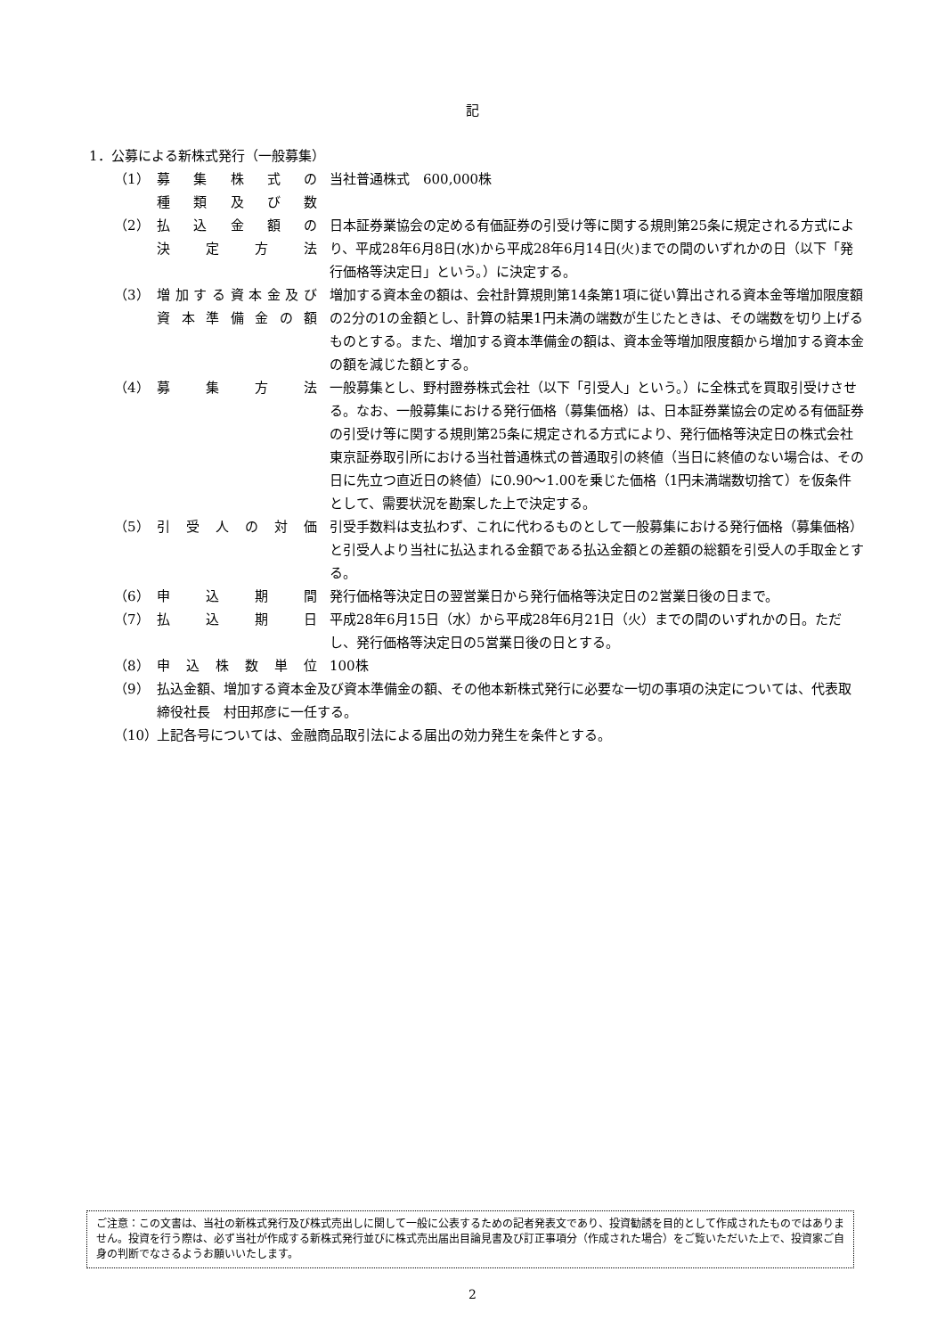記
1．公募による新株式発行（一般募集）
（1） 募集株式の
種類及び数
当社普通株式　600,000株
（2） 払込金額の
決定方法
日本証券業協会の定める有価証券の引受け等に関する規則第25条に規定される方式により、平成28年6月8日(水)から平成28年6月14日(火)までの間のいずれかの日（以下「発行価格等決定日」という。）に決定する。
（3） 増加する資本金及び
資本準備金の額
増加する資本金の額は、会社計算規則第14条第1項に従い算出される資本金等増加限度額の2分の1の金額とし、計算の結果1円未満の端数が生じたときは、その端数を切り上げるものとする。また、増加する資本準備金の額は、資本金等増加限度額から増加する資本金の額を減じた額とする。
（4） 募集方法 一般募集とし、野村證券株式会社（以下「引受人」という。）に全株式を買取引受けさせる。なお、一般募集における発行価格（募集価格）は、日本証券業協会の定める有価証券の引受け等に関する規則第25条に規定される方式により、発行価格等決定日の株式会社東京証券取引所における当社普通株式の普通取引の終値（当日に終値のない場合は、その日に先立つ直近日の終値）に0.90～1.00を乗じた価格（1円未満端数切捨て）を仮条件として、需要状況を勘案した上で決定する。
（5） 引受人の対価 引受手数料は支払わず、これに代わるものとして一般募集における発行価格（募集価格）と引受人より当社に払込まれる金額である払込金額との差額の総額を引受人の手取金とする。
（6） 申込期間 発行価格等決定日の翌営業日から発行価格等決定日の2営業日後の日まで。
（7） 払込期日 平成28年6月15日（水）から平成28年6月21日（火）までの間のいずれかの日。ただし、発行価格等決定日の5営業日後の日とする。
（8） 申込株数単位 100株
（9） 払込金額、増加する資本金及び資本準備金の額、その他本新株式発行に必要な一切の事項の決定については、代表取締役社長　村田邦彦に一任する。
（10） 上記各号については、金融商品取引法による届出の効力発生を条件とする。
ご注意：この文書は、当社の新株式発行及び株式売出しに関して一般に公表するための記者発表文であり、投資勧誘を目的として作成されたものではありません。投資を行う際は、必ず当社が作成する新株式発行並びに株式売出届出目論見書及び訂正事項分（作成された場合）をご覧いただいた上で、投資家ご自身の判断でなさるようお願いいたします。
2